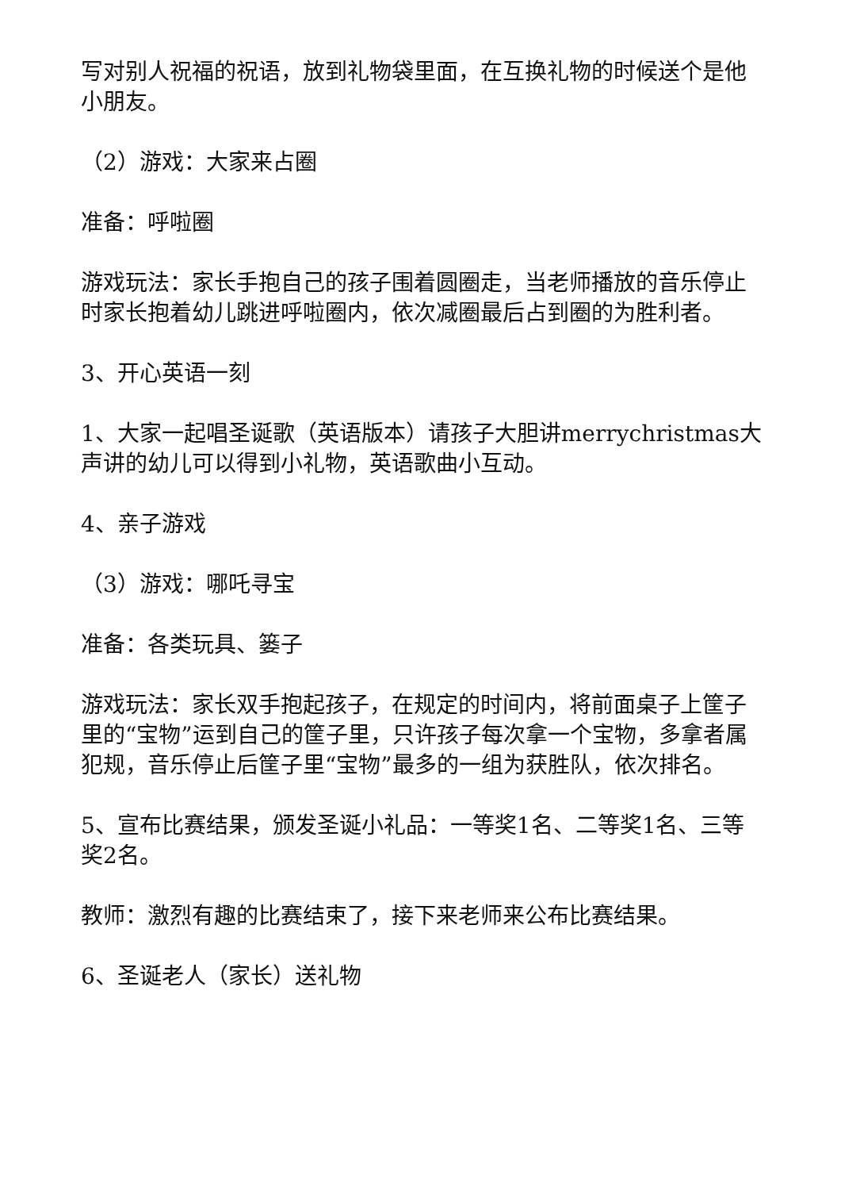写对别人祝福的祝语，放到礼物袋里面，在互换礼物的时候送个是他小朋友。
（2）游戏：大家来占圈
准备：呼啦圈
游戏玩法：家长手抱自己的孩子围着圆圈走，当老师播放的音乐停止时家长抱着幼儿跳进呼啦圈内，依次减圈最后占到圈的为胜利者。
3、开心英语一刻
1、大家一起唱圣诞歌（英语版本）请孩子大胆讲merrychristmas大声讲的幼儿可以得到小礼物，英语歌曲小互动。
4、亲子游戏
（3）游戏：哪吒寻宝
准备：各类玩具、篓子
游戏玩法：家长双手抱起孩子，在规定的时间内，将前面桌子上筐子里的“宝物”运到自己的筐子里，只许孩子每次拿一个宝物，多拿者属犯规，音乐停止后筐子里“宝物”最多的一组为获胜队，依次排名。
5、宣布比赛结果，颁发圣诞小礼品：一等奖1名、二等奖1名、三等奖2名。
教师：激烈有趣的比赛结束了，接下来老师来公布比赛结果。
6、圣诞老人（家长）送礼物